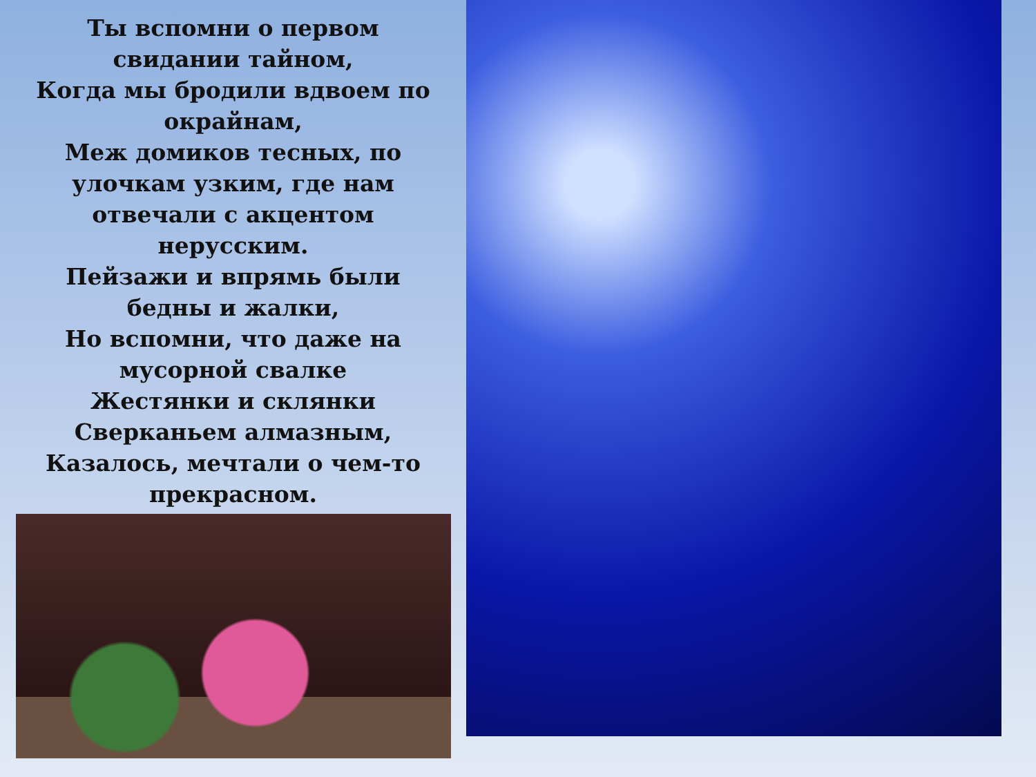Ты вспомни о первом
свидании тайном,
Когда мы бродили вдвоем по
окрайнам,
Меж домиков тесных, по
улочкам узким, где нам
отвечали с акцентом
нерусским.
Пейзажи и впрямь были
бедны и жалки,
Но вспомни, что даже на
мусорной свалке
Жестянки и склянки
Сверканьем алмазным,
Казалось, мечтали о чем-то
прекрасном.